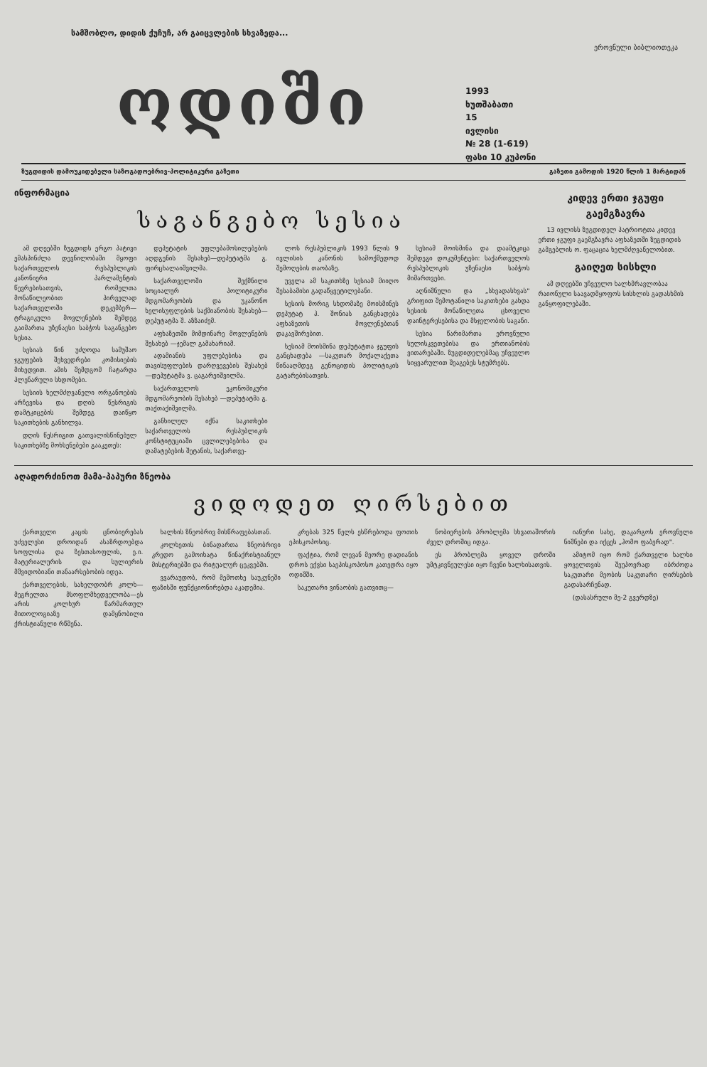სამშობლო, დიდის ქუჩუჩ, არ გაიცვლების სხვაზედა...
ოდიში
1993
ხუთშაბათი
15
ივლისი
№ 28 (1-619)
ფასი 10 კუპონი
ეროვნული ბიბლიოთეკა
ზუგდიდის დამოუკიდებელი საზოგადოებრივ-პოლიტიკური გაზეთი გაზეთი გამოდის 1920 წლის 1 მარტიდან
ინფორმაცია
საგანგებო სესია
ამ დღეებში ზუგდიდს ერგო პატივი ემასპინძლა დევნილობაში მყოფი საქართველოს რესპუბლიკის კანონიერი პარლამენტის წევრებისათვის, რომელთა მონაწილეობით პირველად საქართველოში დეკემბერ—ტრაგიკული მოვლენების შემდეგ გაიმართა უზენაესი საბჭოს საგანგებო სესია.
სესიას წინ უძღოდა სამუშაო ჯგუფების შეხვედრები კომისიების მიხედვით. ამის შემდგომ ჩატარდა პლენარული სხდომები.
სესიის ხელმძღვანელი ორგანოების არჩევისა და დღის წესრიგის დამტკიცების შემდეგ დაიწყო საკითხების განხილვა.
დღის წესრიგით გათვალისწინებულ საკითხებზე მოხსენებები გააკეთეს:
დეპუტატის უფლებამოსილებების აღდგენის შესახებ—დეპუტატმა გ. ფირცხალაიშვილმა.
საქართველოში შექმნილი სოციალურ პოლიტიკური მდგომარეობის და უკანონო ხელისუფლების საქმიანობის შესახებ—დეპუტატმა შ. აზზაიძემ.
აფხაზეთში მიმდინარე მოვლენების შესახებ —ჯემალ გამახარიამ.
ადამიანის უფლებებისა და თავისუფლების დარღვევების შესახებ —დეპუტატმა ვ. ცაგარეიშვილმა.
საქართველოს ეკონომიკური მდგომარეობის შესახებ —დეპუტატმა გ. თაქთაქიშვილმა.
განხილულ იქნა საკითხები საქართველოს რესპუბლიკის კონსტიტუციაში ცვლილებებისა და დამატებების შეტანის, საქართვე-
ლოს რესპუბლიკის 1993 წლის 9 ივლისის კანონის სამოქმედოდ შემოღების თაობაზე.
უველა ამ საკითხზე სესიამ მიიღო შესაბამისი გადაწყვეტილებანი.
სესიის მორიგ სხდომაზე მოისმინეს დეპუტატ ჰ. შონიას განცხადება აფხაზეთის მოვლენებთან დაკავშირებით.
სესიამ მოისმინა დეპუტატთა ჯგუფის განცხადება —საკუთარ მოქალაქეთა წინააღმდეგ გენოციდის პოლიტიკის გატარებისათვის.
სესიამ მოისმინა და დაამტკიცა შემდეგი დოკუმენტები: საქართველოს რესპუბლიკის უზენაესი საბჭოს მიმართვები.
აღნიშნული და „სხვადასხვას" გრიფით შემოტანილი საკითხები გახდა სესიის მონაწილეთა ცხოველი დაინტერესებისა და მსჯელობის საგანი.
სესია წარიმართა ეროვნული სულისკვეთებისა და ერთიანობის ვითარებაში. ზუგდიდელებმაც უჩვეულო სიყვარულით შეაგებეს სტუმრებს.
კიდევ ერთი ჯგუფი გაემგზავრა
13 ივლისს ზუგდიდელ პატრიოტთა კიდევ ერთი ჯგუფი გაემგზავრა აფხაზეთში ზუგდიდის გამგებლის ო. ფაცაცია ხელმძღვანელობით.
გაიღეთ სისხლი
ამ დღეებში უჩვეულო ხალხმრავლობაა რაიონული საავადმყოფოს სისხლის გადასხმის განყოფილებაში.
აღადორძინოთ მამა-პაპური ზნეობა
ვიდოდეთ ღირსებით
ქართველი კაცის ცნობიერებას უძველესი დროიდან ასაზრდოებდა სოფლისა და ზესთასოფლის, ე.ი. მატერიალურის და სულიერის მშვიდობიანი თანაარსებობის იდეა.
ქართველების, სახელდობრ კოლხ—მეგრელთა მსოფლმხედველობა—ეს არის კოლხურ წარმართულ მითოლოგიაზე დამყნობილი ქრისტიანული რწმენა.
ხალხის ზნეობრივ მისწრაფებასთან.
კოლხეთის ბინადართა ზნეობრივი კრედო გამოიხატა წინაქრისტიანულ მისტერიებში და რიტუალურ ცეკვებში.
ვვარაუდობ, რომ მემოთხე საუკუნეში ფაზისში ფუნქციონირებდა აკადემია.
კრებას 325 წელს ესწრებოდა ფოთის ეპისკოპოსიც.
ფაქტია, რომ ლევან მეორე დადიანის დროს ექვსი საეპისკოპოსო კათედრა იყო ოდიშში.
საკუთარი ვინაობის გათვითც—
ნობიერების პრობლემა სხვათაშორის ძველ დროშიც იდგა.
ეს პრობლემა ყოველ დროში უმტკივნეულესი იყო ჩვენი ხალხისათვის.
იანური სახე, დაკარგოს ეროვნული ნიშნები და იქცეს „ჰომო ფაბერად".
ამიტომ იყო რომ ქართველი ხალხი ყოველთვის შეუპოვრად იბრძოდა საკუთარი მეობის საკუთარი ღირსების გადასარჩენად.
(დასასრული მე-2 გვერდზე)